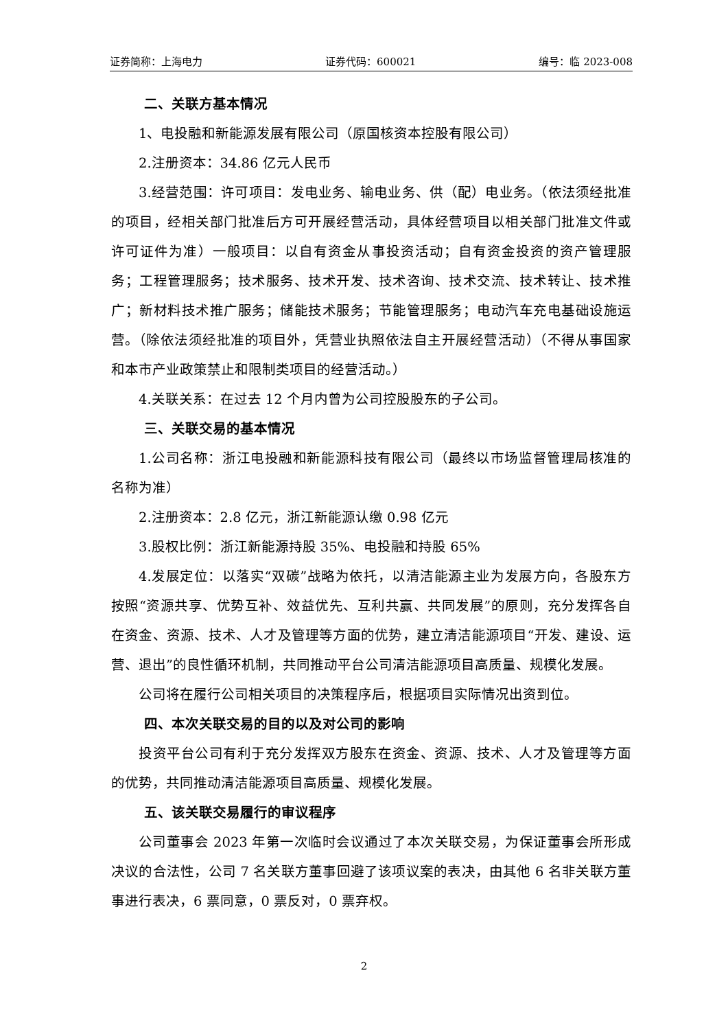证券简称：上海电力 证券代码：600021 编号：临 2023-008
二、关联方基本情况
1、电投融和新能源发展有限公司（原国核资本控股有限公司）
2.注册资本：34.86 亿元人民币
3.经营范围：许可项目：发电业务、输电业务、供（配）电业务。（依法须经批准的项目，经相关部门批准后方可开展经营活动，具体经营项目以相关部门批准文件或许可证件为准）一般项目：以自有资金从事投资活动；自有资金投资的资产管理服务；工程管理服务；技术服务、技术开发、技术咨询、技术交流、技术转让、技术推广；新材料技术推广服务；储能技术服务；节能管理服务；电动汽车充电基础设施运营。（除依法须经批准的项目外，凭营业执照依法自主开展经营活动）（不得从事国家和本市产业政策禁止和限制类项目的经营活动。）
4.关联关系：在过去 12 个月内曾为公司控股股东的子公司。
三、关联交易的基本情况
1.公司名称：浙江电投融和新能源科技有限公司（最终以市场监督管理局核准的名称为准）
2.注册资本：2.8 亿元，浙江新能源认缴 0.98 亿元
3.股权比例：浙江新能源持股 35%、电投融和持股 65%
4.发展定位：以落实“双碳”战略为依托，以清洁能源主业为发展方向，各股东方按照“资源共享、优势互补、效益优先、互利共赢、共同发展”的原则，充分发挥各自在资金、资源、技术、人才及管理等方面的优势，建立清洁能源项目“开发、建设、运营、退出”的良性循环机制，共同推动平台公司清洁能源项目高质量、规模化发展。
公司将在履行公司相关项目的决策程序后，根据项目实际情况出资到位。
四、本次关联交易的目的以及对公司的影响
投资平台公司有利于充分发挥双方股东在资金、资源、技术、人才及管理等方面的优势，共同推动清洁能源项目高质量、规模化发展。
五、该关联交易履行的审议程序
公司董事会 2023 年第一次临时会议通过了本次关联交易，为保证董事会所形成决议的合法性，公司 7 名关联方董事回避了该项议案的表决，由其他 6 名非关联方董事进行表决，6 票同意，0 票反对，0 票弃权。
2